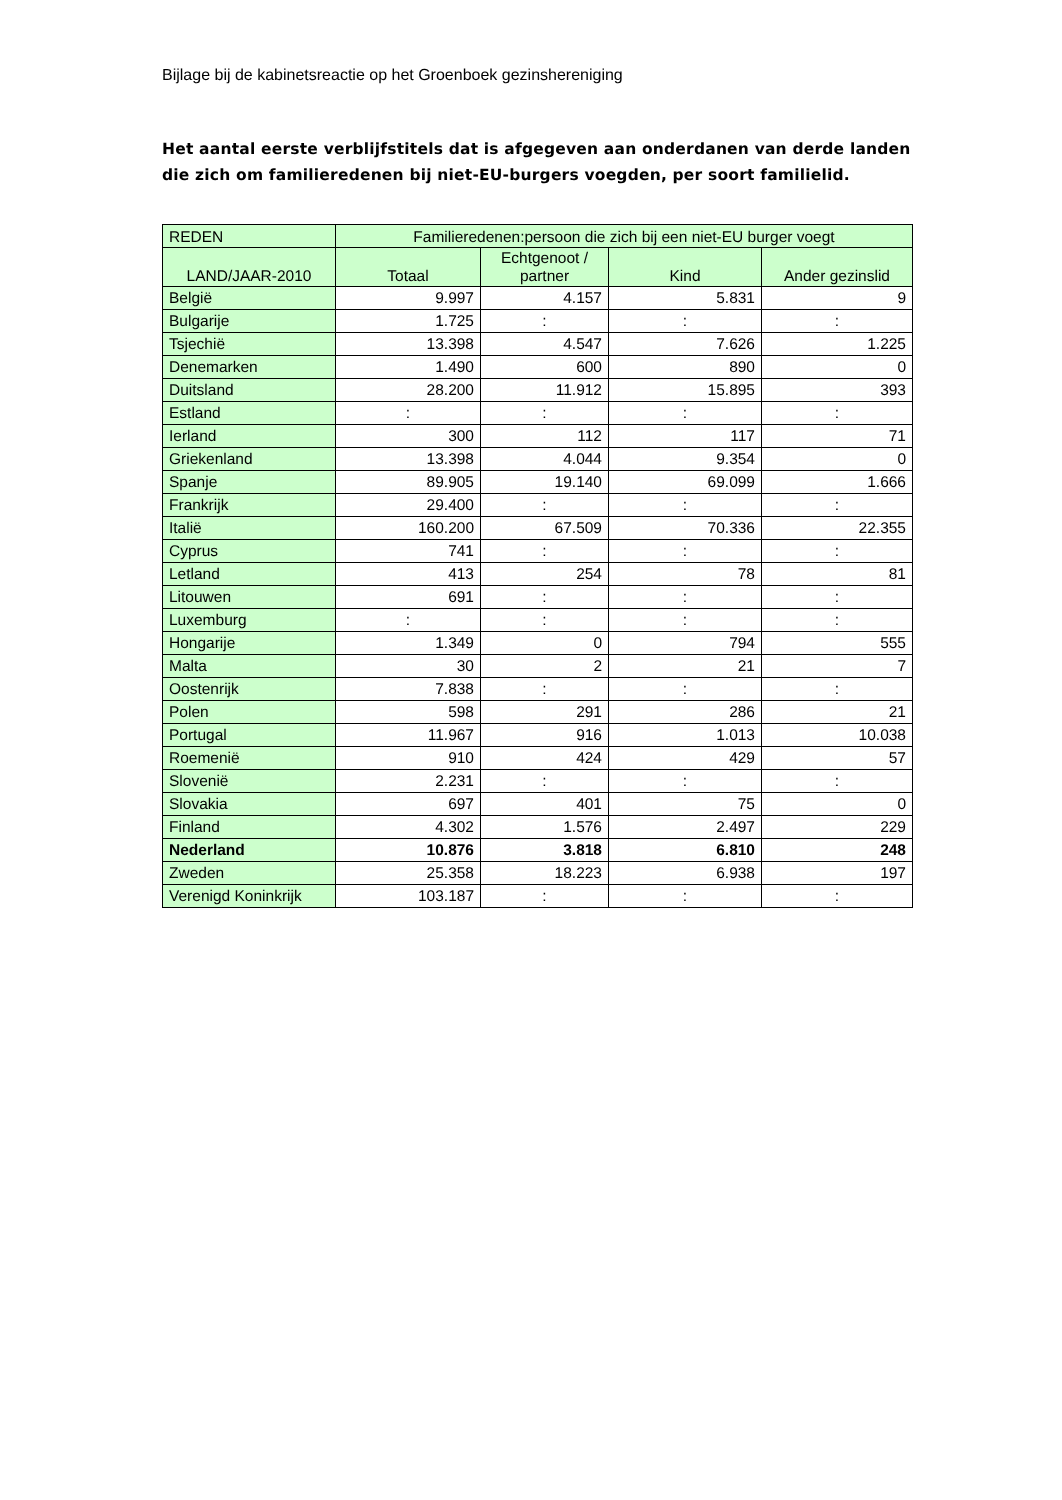Bijlage bij de kabinetsreactie op het Groenboek gezinshereniging
Het aantal eerste verblijfstitels dat is afgegeven aan onderdanen van derde landen die zich om familieredenen bij niet-EU-burgers voegden, per soort familielid.
| REDEN | Familieredenen:persoon die zich bij een niet-EU burger voegt | | | |
| --- | --- | --- | --- | --- |
| LAND/JAAR-2010 | Totaal | Echtgenoot / partner | Kind | Ander gezinslid |
| België | 9.997 | 4.157 | 5.831 | 9 |
| Bulgarije | 1.725 | : | : | : |
| Tsjechië | 13.398 | 4.547 | 7.626 | 1.225 |
| Denemarken | 1.490 | 600 | 890 | 0 |
| Duitsland | 28.200 | 11.912 | 15.895 | 393 |
| Estland | : | : | : | : |
| Ierland | 300 | 112 | 117 | 71 |
| Griekenland | 13.398 | 4.044 | 9.354 | 0 |
| Spanje | 89.905 | 19.140 | 69.099 | 1.666 |
| Frankrijk | 29.400 | : | : | : |
| Italië | 160.200 | 67.509 | 70.336 | 22.355 |
| Cyprus | 741 | : | : | : |
| Letland | 413 | 254 | 78 | 81 |
| Litouwen | 691 | : | : | : |
| Luxemburg | : | : | : | : |
| Hongarije | 1.349 | 0 | 794 | 555 |
| Malta | 30 | 2 | 21 | 7 |
| Oostenrijk | 7.838 | : | : | : |
| Polen | 598 | 291 | 286 | 21 |
| Portugal | 11.967 | 916 | 1.013 | 10.038 |
| Roemenië | 910 | 424 | 429 | 57 |
| Slovenië | 2.231 | : | : | : |
| Slovakia | 697 | 401 | 75 | 0 |
| Finland | 4.302 | 1.576 | 2.497 | 229 |
| Nederland | 10.876 | 3.818 | 6.810 | 248 |
| Zweden | 25.358 | 18.223 | 6.938 | 197 |
| Verenigd Koninkrijk | 103.187 | : | : | : |